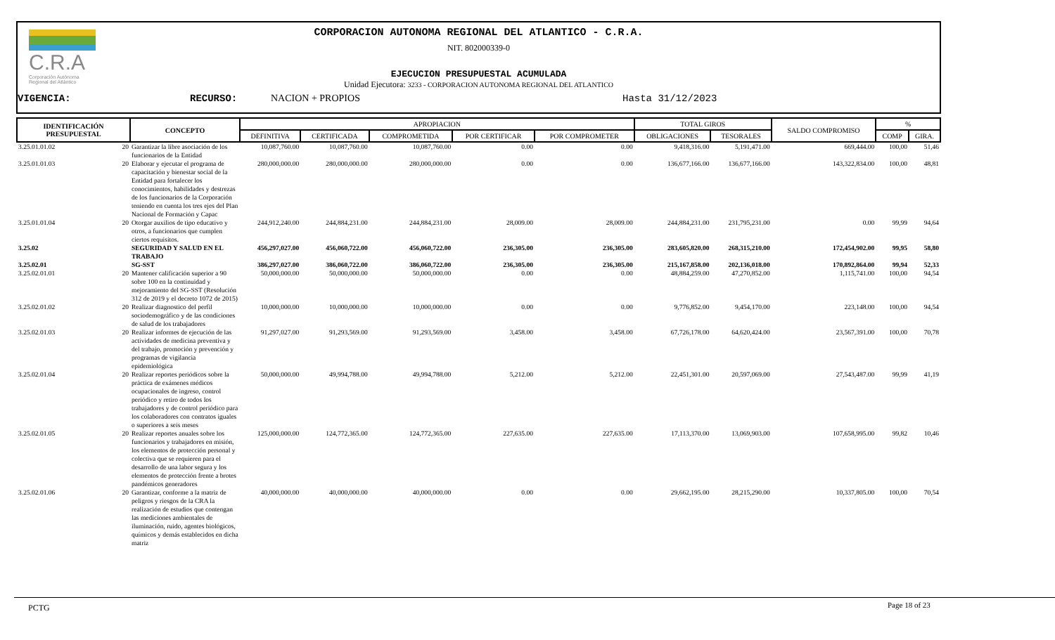C.R.A
Corporación Autónoma Regional del Atlántico
CORPORACION AUTONOMA REGIONAL DEL ATLANTICO - C.R.A.
NIT. 802000339-0
EJECUCION PRESUPUESTAL ACUMULADA
Unidad Ejecutora: 3233 - CORPORACION AUTONOMA REGIONAL DEL ATLANTICO
VIGENCIA: RECURSO: NACION + PROPIOS Hasta 31/12/2023
| IDENTIFICACIÓN PRESUPUESTAL | CONCEPTO | APROPIACION | | | | | TOTAL GIROS | | SALDO COMPROMISO | % | |
| --- | --- | --- | --- | --- | --- | --- | --- | --- | --- | --- | --- |
| | | DEFINITIVA | CERTIFICADA | COMPROMETIDA | POR CERTIFICAR | POR COMPROMETER | OBLIGACIONES | TESORALES | | COMP | GIRA. |
| 3.25.01.01.02 20 | Garantizar la libre asociación de los funcionarios de la Entidad | 10,087,760.00 | 10,087,760.00 | 10,087,760.00 | 0.00 | 0.00 | 9,418,316.00 | 5,191,471.00 | 669,444.00 | 100,00 | 51,46 |
| 3.25.01.01.03 20 | Elaborar y ejecutar el programa de capacitación y bienestar social de la Entidad para fortalecer los conocimientos, habilidades y destrezas de los funcionarios de la Corporación teniendo en cuenta los tres ejes del Plan Nacional de Formación y Capac | 280,000,000.00 | 280,000,000.00 | 280,000,000.00 | 0.00 | 0.00 | 136,677,166.00 | 136,677,166.00 | 143,322,834.00 | 100,00 | 48,81 |
| 3.25.01.01.04 20 | Otorgar auxilios de tipo educativo y otros, a funcionarios que cumplen ciertos requisitos. | 244,912,240.00 | 244,884,231.00 | 244,884,231.00 | 28,009.00 | 28,009.00 | 244,884,231.00 | 231,795,231.00 | 0.00 | 99,99 | 94,64 |
| 3.25.02 | SEGURIDAD Y SALUD EN EL TRABAJO | 456,297,027.00 | 456,060,722.00 | 456,060,722.00 | 236,305.00 | 236,305.00 | 283,605,820.00 | 268,315,210.00 | 172,454,902.00 | 99,95 | 58,80 |
| 3.25.02.01 | SG-SST | 386,297,027.00 | 386,060,722.00 | 386,060,722.00 | 236,305.00 | 236,305.00 | 215,167,858.00 | 202,136,018.00 | 170,892,864.00 | 99,94 | 52,33 |
| 3.25.02.01.01 20 | Mantener calificación superior a 90 sobre 100 en la continuidad y mejoramiento del SG-SST (Resolución 312 de 2019 y el decreto 1072 de 2015) | 50,000,000.00 | 50,000,000.00 | 50,000,000.00 | 0.00 | 0.00 | 48,884,259.00 | 47,270,852.00 | 1,115,741.00 | 100,00 | 94,54 |
| 3.25.02.01.02 20 | Realizar diagnostico del perfil sociodemográfico y de las condiciones de salud de los trabajadores | 10,000,000.00 | 10,000,000.00 | 10,000,000.00 | 0.00 | 0.00 | 9,776,852.00 | 9,454,170.00 | 223,148.00 | 100,00 | 94,54 |
| 3.25.02.01.03 20 | Realizar informes de ejecución de las actividades de medicina preventiva y del trabajo, promoción y prevención y programas de vigilancia epidemiológica | 91,297,027.00 | 91,293,569.00 | 91,293,569.00 | 3,458.00 | 3,458.00 | 67,726,178.00 | 64,620,424.00 | 23,567,391.00 | 100,00 | 70,78 |
| 3.25.02.01.04 20 | Realizar reportes periódicos sobre la práctica de exámenes médicos ocupacionales de ingreso, control periódico y retiro de todos los trabajadores y de control periódico para los colaboradores con contratos iguales o superiores a seis meses | 50,000,000.00 | 49,994,788.00 | 49,994,788.00 | 5,212.00 | 5,212.00 | 22,451,301.00 | 20,597,069.00 | 27,543,487.00 | 99,99 | 41,19 |
| 3.25.02.01.05 20 | Realizar reportes anuales sobre los funcionarios y trabajadores en misión, los elementos de protección personal y colectiva que se requieren para el desarrollo de una labor segura y los elementos de protección frente a brotes pandémicos generadores | 125,000,000.00 | 124,772,365.00 | 124,772,365.00 | 227,635.00 | 227,635.00 | 17,113,370.00 | 13,069,903.00 | 107,658,995.00 | 99,82 | 10,46 |
| 3.25.02.01.06 20 | Garantizar, conforme a la matriz de peligros y riesgos de la CRA la realización de estudios que contengan las mediciones ambientales de iluminación, ruido, agentes biológicos, químicos y demás establecidos en dicha matriz | 40,000,000.00 | 40,000,000.00 | 40,000,000.00 | 0.00 | 0.00 | 29,662,195.00 | 28,215,290.00 | 10,337,805.00 | 100,00 | 70,54 |
PCTG Page 18 of 23